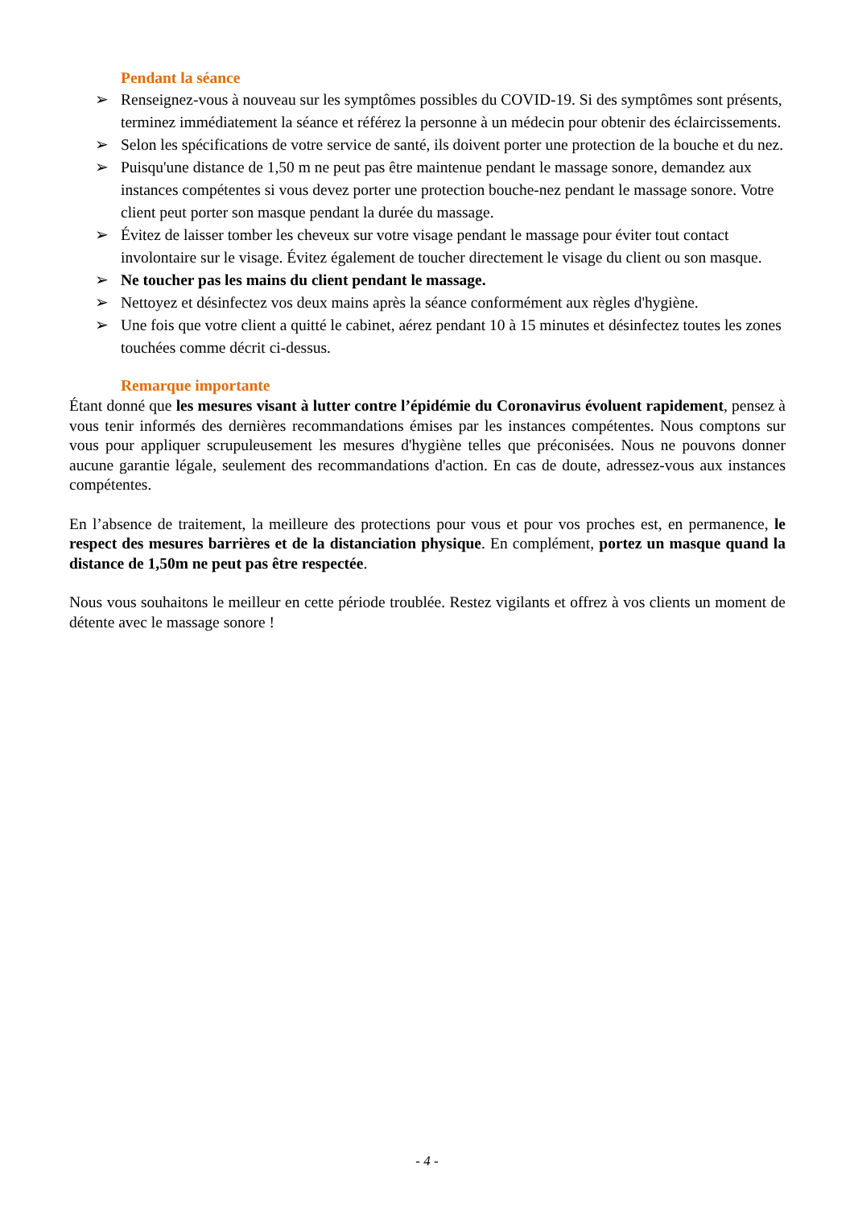Pendant la séance
➢ Renseignez-vous à nouveau sur les symptômes possibles du COVID-19. Si des symptômes sont présents, terminez immédiatement la séance et référez la personne à un médecin pour obtenir des éclaircissements.
➢ Selon les spécifications de votre service de santé, ils doivent porter une protection de la bouche et du nez.
➢ Puisqu'une distance de 1,50 m ne peut pas être maintenue pendant le massage sonore, demandez aux instances compétentes si vous devez porter une protection bouche-nez pendant le massage sonore. Votre client peut porter son masque pendant la durée du massage.
➢ Évitez de laisser tomber les cheveux sur votre visage pendant le massage pour éviter tout contact involontaire sur le visage. Évitez également de toucher directement le visage du client ou son masque.
➢ Ne toucher pas les mains du client pendant le massage.
➢ Nettoyez et désinfectez vos deux mains après la séance conformément aux règles d'hygiène.
➢ Une fois que votre client a quitté le cabinet, aérez pendant 10 à 15 minutes et désinfectez toutes les zones touchées comme décrit ci-dessus.
Remarque importante
Étant donné que les mesures visant à lutter contre l’épidémie du Coronavirus évoluent rapidement, pensez à vous tenir informés des dernières recommandations émises par les instances compétentes. Nous comptons sur vous pour appliquer scrupuleusement les mesures d'hygiène telles que préconisées. Nous ne pouvons donner aucune garantie légale, seulement des recommandations d'action. En cas de doute, adressez-vous aux instances compétentes.
En l’absence de traitement, la meilleure des protections pour vous et pour vos proches est, en permanence, le respect des mesures barrières et de la distanciation physique. En complément, portez un masque quand la distance de 1,50m ne peut pas être respectée.
Nous vous souhaitons le meilleur en cette période troublée. Restez vigilants et offrez à vos clients un moment de détente avec le massage sonore !
- 4 -